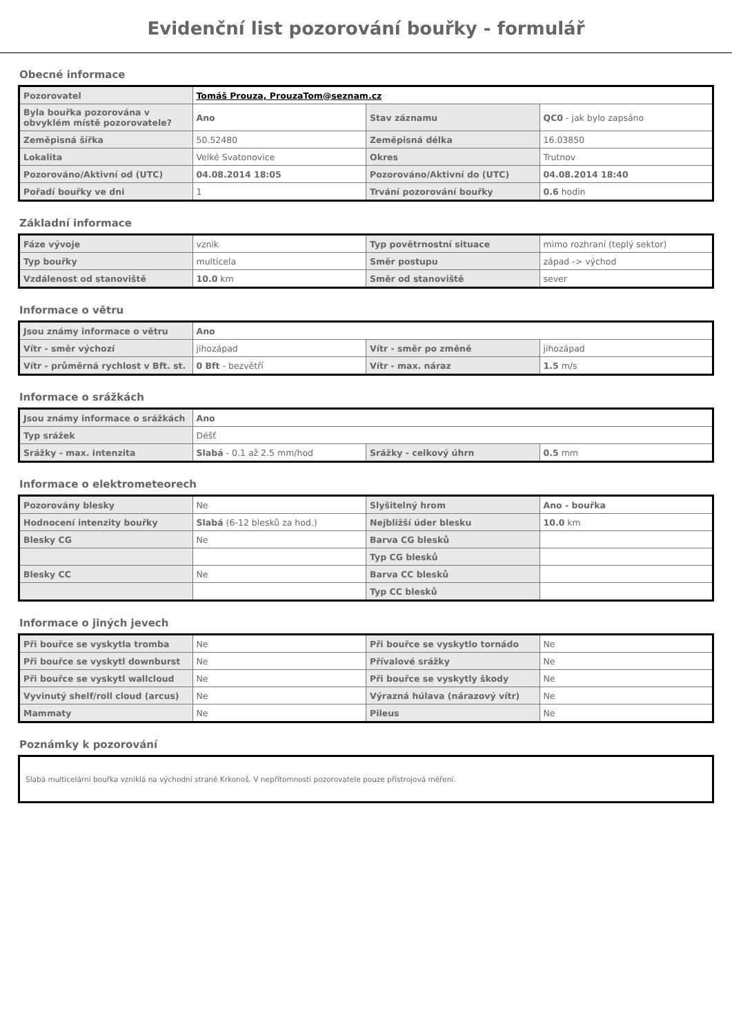Evidenční list pozorování bouřky - formulář
Obecné informace
| Pozorovatel | Tomáš Prouza, ProuzaTom@seznam.cz | | |
| Byla bouřka pozorována v obvyklém místě pozorovatele? | Ano | Stav záznamu | QC0 - jak bylo zapsáno |
| Zeměpisná šířka | 50.52480 | Zeměpisná délka | 16.03850 |
| Lokalita | Velké Svatonovice | Okres | Trutnov |
| Pozorováno/Aktivní od (UTC) | 04.08.2014 18:05 | Pozorováno/Aktivní do (UTC) | 04.08.2014 18:40 |
| Pořadí bouřky ve dni | 1 | Trvání pozorování bouřky | 0.6 hodin |
Základní informace
| Fáze vývoje | vznik | Typ povětrnostní situace | mimo rozhraní (teplý sektor) |
| Typ bouřky | multicela | Směr postupu | západ -> východ |
| Vzdálenost od stanoviště | 10.0 km | Směr od stanoviště | sever |
Informace o větru
| Jsou známy informace o větru | Ano | | |
| Vítr - směr výchozí | jihozápad | Vítr - směr po změně | jihozápad |
| Vítr - průměrná rychlost v Bft. st. | 0 Bft - bezvětří | Vítr - max. náraz | 1.5 m/s |
Informace o srážkách
| Jsou známy informace o srážkách | Ano | | |
| Typ srážek | Déšť | | |
| Srážky - max. intenzita | Slabá - 0.1 až 2.5 mm/hod | Srážky - celkový úhrn | 0.5 mm |
Informace o elektrometeorech
| Pozorovány blesky | Ne | Slyšitelný hrom | Ano - bouřka |
| Hodnocení intenzity bouřky | Slabá (6-12 blesků za hod.) | Nejbližší úder blesku | 10.0 km |
| Blesky CG | Ne | Barva CG blesků | |
| | | Typ CG blesků | |
| Blesky CC | Ne | Barva CC blesků | |
| | | Typ CC blesků | |
Informace o jiných jevech
| Při bouřce se vyskytla tromba | Ne | Při bouřce se vyskytlo tornádo | Ne |
| Při bouřce se vyskytl downburst | Ne | Přívalové srážky | Ne |
| Při bouřce se vyskytl wallcloud | Ne | Při bouřce se vyskytly škody | Ne |
| Vyvinutý shelf/roll cloud (arcus) | Ne | Výrazná húlava (nárazový vítr) | Ne |
| Mammaty | Ne | Pileus | Ne |
Poznámky k pozorování
Slabá multicelární bouřka vzniklá na východní straně Krkonoš. V nepřítomnosti pozorovatele pouze přístrojová měření.